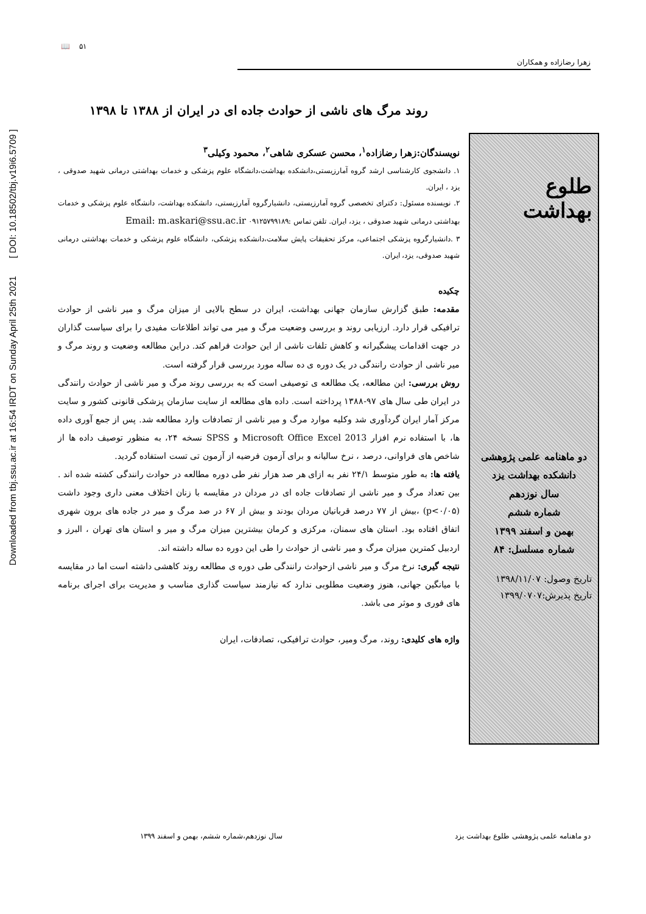Downloaded from tbj.ssu.ac.ir at 16:54 IRDT on Sunday April 25th 2021 [ DOI: 10.18502/tbj.v19i6.5709 ]
زهرا رضازاده و همکاران
۵۱ 📖
طلوع بهداشت
دو ماهنامه علمی پژوهشی
دانشکده بهداشت یزد
سال نوزدهم
شماره ششم
بهمن و اسفند ۱۳۹۹
شماره مسلسل: ۸۴
تاریخ وصول: ۱۳۹۸/۱۱/۰۷
تاریخ پذیرش:۱۳۹۹/۰۷۰۷
روند مرگ های ناشی از حوادث جاده ای در ایران از ۱۳۸۸ تا ۱۳۹۸
نویسندگان:زهرا رضازاده<sup>۱</sup>، محسن عسکری شاهی<sup>۲</sup>، محمود وکیلی<sup>۳</sup>
۱. دانشجوی کارشناسی ارشد گروه آمارزیستی،دانشکده بهداشت،دانشگاه علوم پزشکی و خدمات بهداشتی درمانی شهید صدوقی ، یزد ، ایران.
۲. نویسنده مسئول: دکترای تخصصی گروه آمارزیستی، دانشیارگروه آمارزیستی، دانشکده بهداشت، دانشگاه علوم پزشکی و خدمات بهداشتی درمانی شهید صدوقی ، یزد، ایران. تلفن تماس :۰۹۱۲۵۷۹۹۱۸۹ Email: m.askari@ssu.ac.ir
۳ .دانشیارگروه پزشکی اجتماعی، مرکز تحقیقات پایش سلامت،دانشکده پزشکی، دانشگاه علوم پزشکی و خدمات بهداشتی درمانی شهید صدوقی، یزد، ایران.
چکیده
مقدمه: طبق گزارش سازمان جهانی بهداشت، ایران در سطح بالایی از میزان مرگ و میر ناشی از حوادث ترافیکی قرار دارد. ارزیابی روند و بررسی وضعیت مرگ و میر می تواند اطلاعات مفیدی را برای سیاست گذاران در جهت اقدامات پیشگیرانه و کاهش تلفات ناشی از این حوادث فراهم کند. دراین مطالعه وضعیت و روند مرگ و میر ناشی از حوادث رانندگی در یک دوره ی ده ساله مورد بررسی قرار گرفته است.
روش بررسی: این مطالعه، یک مطالعه ی توصیفی است که به بررسی روند مرگ و میر ناشی از حوادث رانندگی در ایران طی سال های ۹۷-۱۳۸۸ پرداخته است. داده های مطالعه از سایت سازمان پزشکی قانونی کشور و سایت مرکز آمار ایران گردآوری شد وکلیه موارد مرگ و میر ناشی از تصادفات وارد مطالعه شد. پس از جمع آوری داده ها، با استفاده نرم افزار Microsoft Office Excel 2013 و SPSS نسخه ۲۴، به منظور توصیف داده ها از شاخص های فراوانی، درصد ، نرخ سالیانه و برای آزمون فرضیه از آزمون تی تست استفاده گردید.
یافته ها: به طور متوسط ۲۴/۱ نفر به ازای هر صد هزار نفر طی دوره مطالعه در حوادث رانندگی کشته شده اند . بین تعداد مرگ و میر ناشی از تصادفات جاده ای در مردان در مقایسه با زنان اختلاف معنی داری وجود داشت (p<۰/۰۵) ،بیش از ۷۷ درصد قربانیان مردان بودند و بیش از ۶۷ در صد مرگ و میر در جاده های برون شهری اتفاق افتاده بود. استان های سمنان، مرکزی و کرمان بیشترین میزان مرگ و میر و استان های تهران ، البرز و اردبیل کمترین میزان مرگ و میر ناشی از حوادث را طی این دوره ده ساله داشته اند.
نتیجه گیری: نرخ مرگ و میر ناشی ازحوادث رانندگی طی دوره ی مطالعه روند کاهشی داشته است اما در مقایسه با میانگین جهانی، هنوز وضعیت مطلوبی ندارد که نیازمند سیاست گذاری مناسب و مدیریت برای اجرای برنامه های فوری و موثر می باشد.
واژه های کلیدی: روند، مرگ ومیر، حوادث ترافیکی، تصادفات، ایران
دو ماهنامه علمی پژوهشی طلوع بهداشت یزد سال نوزدهم،شماره ششم، بهمن و اسفند ۱۳۹۹